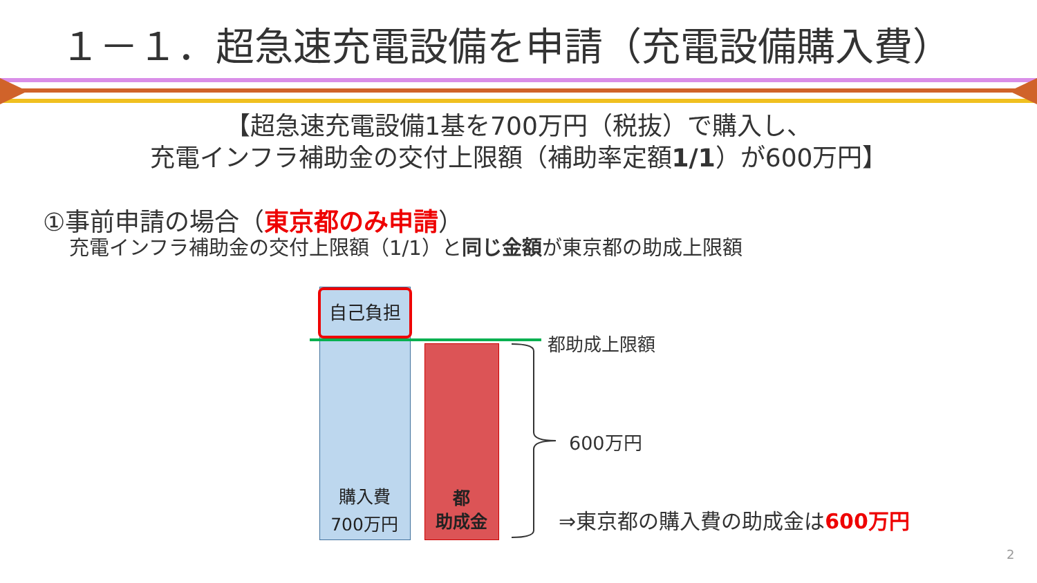１－１．超急速充電設備を申請（充電設備購入費）
【超急速充電設備1基を700万円（税抜）で購入し、
充電インフラ補助金の交付上限額（補助率定額1/1）が600万円】
①事前申請の場合（東京都のみ申請）
充電インフラ補助金の交付上限額（1/1）と同じ金額が東京都の助成上限額
自己負担
購入費
700万円
都
助成金
都助成上限額
600万円
⇒東京都の購入費の助成金は600万円
2